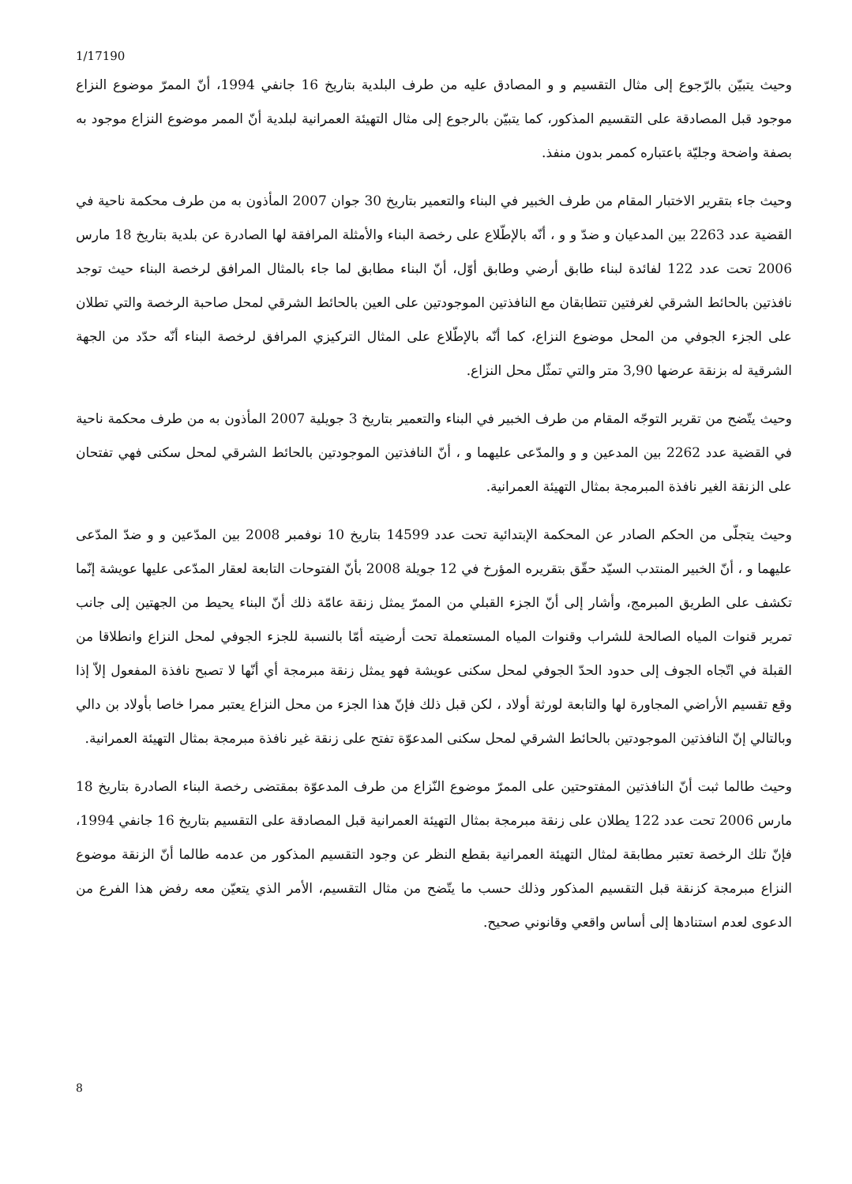1/17190
وحيث يتبيّن بالرّجوع إلى مثال التقسيم و و المصادق عليه من طرف البلدية بتاريخ 16 جانفي 1994، أنّ الممرّ موضوع النزاع موجود قبل المصادقة على التقسيم المذكور، كما يتبيّن بالرجوع إلى مثال التهيئة العمرانية لبلدية أنّ الممر موضوع النزاع موجود به بصفة واضحة وجليّة باعتباره كممر بدون منفذ.
وحيث جاء بتقرير الاختبار المقام من طرف الخبير في البناء والتعمير بتاريخ 30 جوان 2007 المأذون به من طرف محكمة ناحية في القضية عدد 2263 بين المدعيان و ضدّ و و ، أنّه بالإطّلاع على رخصة البناء والأمثلة المرافقة لها الصادرة عن بلدية بتاريخ 18 مارس 2006 تحت عدد 122 لفائدة لبناء طابق أرضي وطابق أوّل، أنّ البناء مطابق لما جاء بالمثال المرافق لرخصة البناء حيث توجد نافذتين بالحائط الشرقي لغرفتين تتطابقان مع النافذتين الموجودتين على العين بالحائط الشرقي لمحل صاحبة الرخصة والتي تطلان على الجزء الجوفي من المحل موضوع النزاع، كما أنّه بالإطّلاع على المثال التركيزي المرافق لرخصة البناء أنّه حدّد من الجهة الشرقية له بزنقة عرضها 3,90 متر والتي تمثّل محل النزاع.
وحيث يتّضح من تقرير التوجّه المقام من طرف الخبير في البناء والتعمير بتاريخ 3 جويلية 2007 المأذون به من طرف محكمة ناحية في القضية عدد 2262 بين المدعين و و والمدّعى عليهما و ، أنّ النافذتين الموجودتين بالحائط الشرقي لمحل سكنى فهي تفتحان على الزنقة الغير نافذة المبرمجة بمثال التهيئة العمرانية.
وحيث يتجلّى من الحكم الصادر عن المحكمة الإبتدائية تحت عدد 14599 بتاريخ 10 نوفمبر 2008 بين المدّعين و و ضدّ المدّعى عليهما و ، أنّ الخبير المنتدب السيّد حقّق بتقريره المؤرخ في 12 جويلة 2008 بأنّ الفتوحات التابعة لعقار المدّعى عليها عويشة إنّما تكشف على الطريق المبرمج، وأشار إلى أنّ الجزء القبلي من الممرّ يمثل زنقة عامّة ذلك أنّ البناء يحيط من الجهتين إلى جانب تمرير قنوات المياه الصالحة للشراب وقنوات المياه المستعملة تحت أرضيته أمّا بالنسبة للجزء الجوفي لمحل النزاع وانطلاقا من القبلة في اتّجاه الجوف إلى حدود الحدّ الجوفي لمحل سكنى عويشة فهو يمثل زنقة مبرمجة أي أنّها لا تصبح نافذة المفعول إلاّ إذا وقع تقسيم الأراضي المجاورة لها والتابعة لورثة أولاد ، لكن قبل ذلك فإنّ هذا الجزء من محل النزاع يعتبر ممرا خاصا بأولاد بن دالي وبالتالي إنّ النافذتين الموجودتين بالحائط الشرقي لمحل سكنى المدعوّة تفتح على زنقة غير نافذة مبرمجة بمثال التهيئة العمرانية.
وحيث طالما ثبت أنّ النافذتين المفتوحتين على الممرّ موضوع النّزاع من طرف المدعوّة بمقتضى رخصة البناء الصادرة بتاريخ 18 مارس 2006 تحت عدد 122 يطلان على زنقة مبرمجة بمثال التهيئة العمرانية قبل المصادقة على التقسيم بتاريخ 16 جانفي 1994، فإنّ تلك الرخصة تعتبر مطابقة لمثال التهيئة العمرانية بقطع النظر عن وجود التقسيم المذكور من عدمه طالما أنّ الزنقة موضوع النزاع مبرمجة كزنقة قبل التقسيم المذكور وذلك حسب ما يتّضح من مثال التقسيم، الأمر الذي يتعيّن معه رفض هذا الفرع من الدعوى لعدم استنادها إلى أساس واقعي وقانوني صحيح.
8